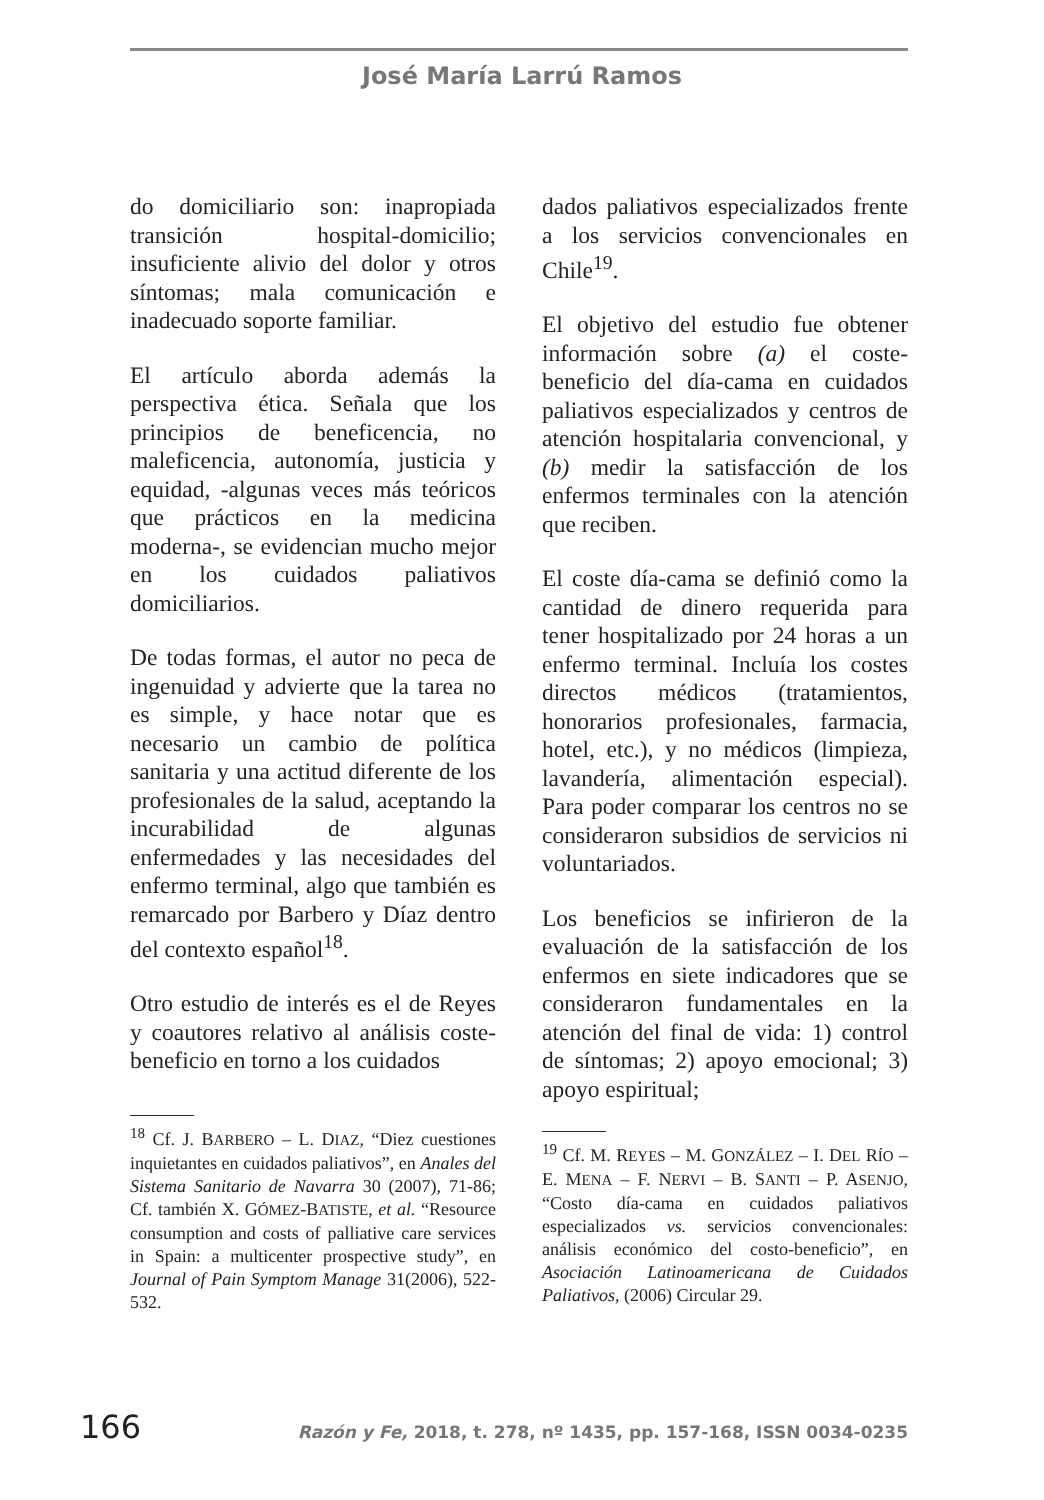José María Larrú Ramos
do domiciliario son: inapropiada transición hospital-domicilio; insuficiente alivio del dolor y otros síntomas; mala comunicación e inadecuado soporte familiar.
El artículo aborda además la perspectiva ética. Señala que los principios de beneficencia, no maleficencia, autonomía, justicia y equidad, -algunas veces más teóricos que prácticos en la medicina moderna-, se evidencian mucho mejor en los cuidados paliativos domiciliarios.
De todas formas, el autor no peca de ingenuidad y advierte que la tarea no es simple, y hace notar que es necesario un cambio de política sanitaria y una actitud diferente de los profesionales de la salud, aceptando la incurabilidad de algunas enfermedades y las necesidades del enfermo terminal, algo que también es remarcado por Barbero y Díaz dentro del contexto español<sup>18</sup>.
Otro estudio de interés es el de Reyes y coautores relativo al análisis coste-beneficio en torno a los cuidados
<sup>18</sup> Cf. J. BARBERO – L. DIAZ, “Diez cuestiones inquietantes en cuidados paliativos”, en Anales del Sistema Sanitario de Navarra 30 (2007), 71-86; Cf. también X. GÓMEZ-BATISTE, et al. “Resource consumption and costs of palliative care services in Spain: a multicenter prospective study”, en Journal of Pain Symptom Manage 31(2006), 522-532.
dados paliativos especializados frente a los servicios convencionales en Chile<sup>19</sup>.
El objetivo del estudio fue obtener información sobre (a) el coste-beneficio del día-cama en cuidados paliativos especializados y centros de atención hospitalaria convencional, y (b) medir la satisfacción de los enfermos terminales con la atención que reciben.
El coste día-cama se definió como la cantidad de dinero requerida para tener hospitalizado por 24 horas a un enfermo terminal. Incluía los costes directos médicos (tratamientos, honorarios profesionales, farmacia, hotel, etc.), y no médicos (limpieza, lavandería, alimentación especial). Para poder comparar los centros no se consideraron subsidios de servicios ni voluntariados.
Los beneficios se infirieron de la evaluación de la satisfacción de los enfermos en siete indicadores que se consideraron fundamentales en la atención del final de vida: 1) control de síntomas; 2) apoyo emocional; 3) apoyo espiritual;
<sup>19</sup> Cf. M. REYES – M. GONZÁLEZ – I. DEL RÍO – E. MENA – F. NERVI – B. SANTI – P. ASENJO, “Costo día-cama en cuidados paliativos especializados vs. servicios convencionales: análisis económico del costo-beneficio”, en Asociación Latinoamericana de Cuidados Paliativos, (2006) Circular 29.
166 Razón y Fe, 2018, t. 278, nº 1435, pp. 157-168, ISSN 0034-0235